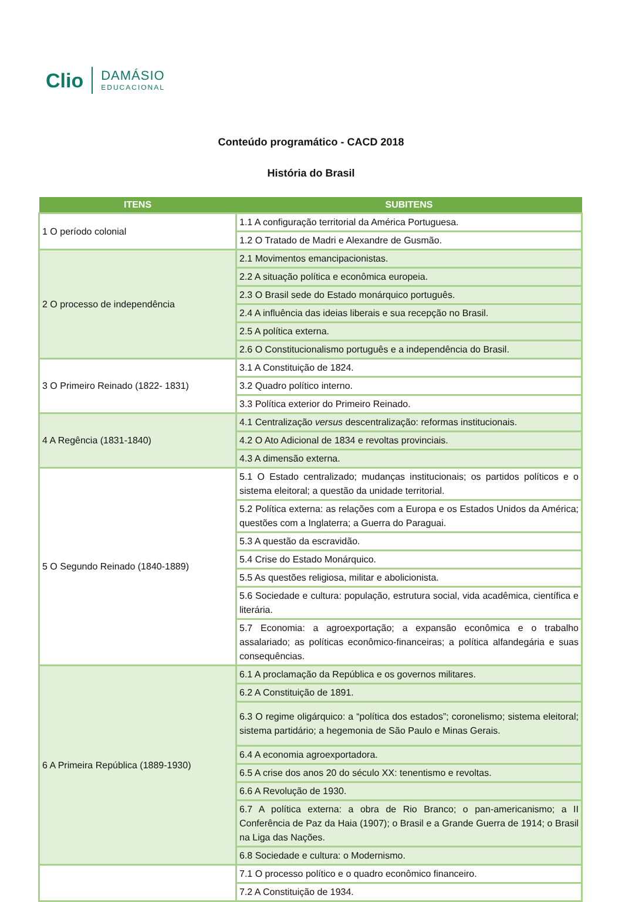Clio
DAMÁSIO
EDUCACIONAL
Conteúdo programático - CACD 2018
História do Brasil
| ITENS | SUBITENS |
| --- | --- |
| 1 O período colonial | 1.1 A configuração territorial da América Portuguesa. |
| | 1.2 O Tratado de Madri e Alexandre de Gusmão. |
| 2 O processo de independência | 2.1 Movimentos emancipacionistas. |
| | 2.2 A situação política e econômica europeia. |
| | 2.3 O Brasil sede do Estado monárquico português. |
| | 2.4 A influência das ideias liberais e sua recepção no Brasil. |
| | 2.5 A política externa. |
| | 2.6 O Constitucionalismo português e a independência do Brasil. |
| 3 O Primeiro Reinado (1822- 1831) | 3.1 A Constituição de 1824. |
| | 3.2 Quadro político interno. |
| | 3.3 Política exterior do Primeiro Reinado. |
| 4 A Regência (1831-1840) | 4.1 Centralização versus descentralização: reformas institucionais. |
| | 4.2 O Ato Adicional de 1834 e revoltas provinciais. |
| | 4.3 A dimensão externa. |
| 5 O Segundo Reinado (1840-1889) | 5.1 O Estado centralizado; mudanças institucionais; os partidos políticos e o sistema eleitoral; a questão da unidade territorial. |
| | 5.2 Política externa: as relações com a Europa e os Estados Unidos da América; questões com a Inglaterra; a Guerra do Paraguai. |
| | 5.3 A questão da escravidão. |
| | 5.4 Crise do Estado Monárquico. |
| | 5.5 As questões religiosa, militar e abolicionista. |
| | 5.6 Sociedade e cultura: população, estrutura social, vida acadêmica, científica e literária. |
| | 5.7 Economia: a agroexportação; a expansão econômica e o trabalho assalariado; as políticas econômico-financeiras; a política alfandegária e suas consequências. |
| 6 A Primeira República (1889-1930) | 6.1 A proclamação da República e os governos militares. |
| | 6.2 A Constituição de 1891. |
| | 6.3 O regime oligárquico: a “política dos estados”; coronelismo; sistema eleitoral; sistema partidário; a hegemonia de São Paulo e Minas Gerais. |
| | 6.4 A economia agroexportadora. |
| | 6.5 A crise dos anos 20 do século XX: tenentismo e revoltas. |
| | 6.6 A Revolução de 1930. |
| | 6.7 A política externa: a obra de Rio Branco; o pan-americanismo; a II Conferência de Paz da Haia (1907); o Brasil e a Grande Guerra de 1914; o Brasil na Liga das Nações. |
| | 6.8 Sociedade e cultura: o Modernismo. |
| | 7.1 O processo político e o quadro econômico financeiro. |
| | 7.2 A Constituição de 1934. |